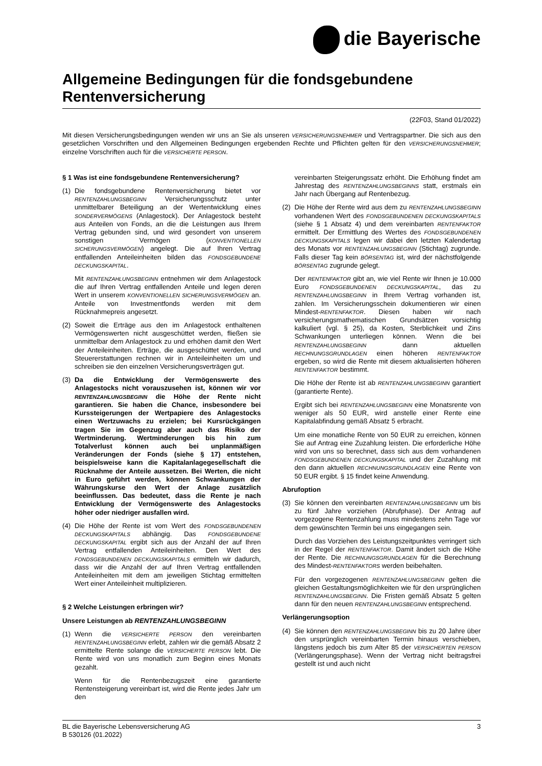die Bayerische
Allgemeine Bedingungen für die fondsgebundene Rentenversicherung
(22F03, Stand 01/2022)
Mit diesen Versicherungsbedingungen wenden wir uns an Sie als unseren VERSICHERUNGSNEHMER und Vertragspartner. Die sich aus den gesetzlichen Vorschriften und den Allgemeinen Bedingungen ergebenden Rechte und Pflichten gelten für den VERSICHERUNGSNEHMER; einzelne Vorschriften auch für die VERSICHERTE PERSON.
§ 1 Was ist eine fondsgebundene Rentenversicherung?
(1) Die fondsgebundene Rentenversicherung bietet vor RENTENZAHLUNGSBEGINN Versicherungsschutz unter unmittelbarer Beteiligung an der Wertentwicklung eines SONDERVERMÖGENS (Anlagestock). Der Anlagestock besteht aus Anteilen von Fonds, an die die Leistungen aus Ihrem Vertrag gebunden sind, und wird gesondert von unserem sonstigen Vermögen (KONVENTIONELLEN SICHERUNGSVERMÖGEN) angelegt. Die auf Ihren Vertrag entfallenden Anteileinheiten bilden das FONDSGEBUNDENE DECKUNGSKAPITAL.
Mit RENTENZAHLUNGSBEGINN entnehmen wir dem Anlagestock die auf Ihren Vertrag entfallenden Anteile und legen deren Wert in unserem KONVENTIONELLEN SICHERUNGSVERMÖGEN an. Anteile von Investmentfonds werden mit dem Rücknahmepreis angesetzt.
(2) Soweit die Erträge aus den im Anlagestock enthaltenen Vermögenswerten nicht ausgeschüttet werden, fließen sie unmittelbar dem Anlagestock zu und erhöhen damit den Wert der Anteileinheiten. Erträge, die ausgeschüttet werden, und Steuererstattungen rechnen wir in Anteileinheiten um und schreiben sie den einzelnen Versicherungsverträgen gut.
(3) Da die Entwicklung der Vermögenswerte des Anlagestocks nicht vorauszusehen ist, können wir vor RENTENZAHLUNGSBEGINN die Höhe der Rente nicht garantieren. Sie haben die Chance, insbesondere bei Kurssteigerungen der Wertpapiere des Anlagestocks einen Wertzuwachs zu erzielen; bei Kursrückgängen tragen Sie im Gegenzug aber auch das Risiko der Wertminderung. Wertminderungen bis hin zum Totalverlust können auch bei unplanmäßigen Veränderungen der Fonds (siehe § 17) entstehen, beispielsweise kann die Kapitalanlagegesellschaft die Rücknahme der Anteile aussetzen. Bei Werten, die nicht in Euro geführt werden, können Schwankungen der Währungskurse den Wert der Anlage zusätzlich beeinflussen. Das bedeutet, dass die Rente je nach Entwicklung der Vermögenswerte des Anlagestocks höher oder niedriger ausfallen wird.
(4) Die Höhe der Rente ist vom Wert des FONDSGEBUNDENEN DECKUNGSKAPITALS abhängig. Das FONDSGEBUNDENE DECKUNGSKAPITAL ergibt sich aus der Anzahl der auf Ihren Vertrag entfallenden Anteileinheiten. Den Wert des FONDSGEBUNDENEN DECKUNGSKAPITALS ermitteln wir dadurch, dass wir die Anzahl der auf Ihren Vertrag entfallenden Anteileinheiten mit dem am jeweiligen Stichtag ermittelten Wert einer Anteileinheit multiplizieren.
§ 2 Welche Leistungen erbringen wir?
Unsere Leistungen ab RENTENZAHLUNGSBEGINN
(1) Wenn die VERSICHERTE PERSON den vereinbarten RENTENZAHLUNGSBEGINN erlebt, zahlen wir die gemäß Absatz 2 ermittelte Rente solange die VERSICHERTE PERSON lebt. Die Rente wird von uns monatlich zum Beginn eines Monats gezahlt.
Wenn für die Rentenbezugszeit eine garantierte Rentensteigerung vereinbart ist, wird die Rente jedes Jahr um den
vereinbarten Steigerungssatz erhöht. Die Erhöhung findet am Jahrestag des RENTENZAHLUNGSBEGINNS statt, erstmals ein Jahr nach Übergang auf Rentenbezug.
(2) Die Höhe der Rente wird aus dem zu RENTENZAHLUNGSBEGINN vorhandenen Wert des FONDSGEBUNDENEN DECKUNGSKAPITALS (siehe § 1 Absatz 4) und dem vereinbarten RENTENFAKTOR ermittelt. Der Ermittlung des Wertes des FONDSGEBUNDENEN DECKUNGSKAPITALS legen wir dabei den letzten Kalendertag des Monats vor RENTENZAHLUNGSBEGINN (Stichtag) zugrunde. Falls dieser Tag kein BÖRSENTAG ist, wird der nächstfolgende BÖRSENTAG zugrunde gelegt.
Der RENTENFAKTOR gibt an, wie viel Rente wir Ihnen je 10.000 Euro FONDSGEBUNDENEN DECKUNGSKAPITAL, das zu RENTENZAHLUNGSBEGINN in Ihrem Vertrag vorhanden ist, zahlen. Im Versicherungsschein dokumentieren wir einen Mindest-RENTENFAKTOR. Diesen haben wir nach versicherungsmathematischen Grundsätzen vorsichtig kalkuliert (vgl. § 25), da Kosten, Sterblichkeit und Zins Schwankungen unterliegen können. Wenn die bei RENTENZAHLUNGSBEGINN dann aktuellen RECHNUNGSGRUNDLAGEN einen höheren RENTENFAKTOR ergeben, so wird die Rente mit diesem aktualisierten höheren RENTENFAKTOR bestimmt.
Die Höhe der Rente ist ab RENTENZAHLUNGSBEGINN garantiert (garantierte Rente).
Ergibt sich bei RENTENZAHLUNGSBEGINN eine Monatsrente von weniger als 50 EUR, wird anstelle einer Rente eine Kapitalabfindung gemäß Absatz 5 erbracht.
Um eine monatliche Rente von 50 EUR zu erreichen, können Sie auf Antrag eine Zuzahlung leisten. Die erforderliche Höhe wird von uns so berechnet, dass sich aus dem vorhandenen FONDSGEBUNDENEN DECKUNGSKAPITAL und der Zuzahlung mit den dann aktuellen RECHNUNGSGRUNDLAGEN eine Rente von 50 EUR ergibt. § 15 findet keine Anwendung.
Abrufoption
(3) Sie können den vereinbarten RENTENZAHLUNGSBEGINN um bis zu fünf Jahre vorziehen (Abrufphase). Der Antrag auf vorgezogene Rentenzahlung muss mindestens zehn Tage vor dem gewünschten Termin bei uns eingegangen sein.
Durch das Vorziehen des Leistungszeitpunktes verringert sich in der Regel der RENTENFAKTOR. Damit ändert sich die Höhe der Rente. Die RECHNUNGSGRUNDLAGEN für die Berechnung des Mindest-RENTENFAKTORS werden beibehalten.
Für den vorgezogenen RENTENZAHLUNGSBEGINN gelten die gleichen Gestaltungsmöglichkeiten wie für den ursprünglichen RENTENZAHLUNGSBEGINN. Die Fristen gemäß Absatz 5 gelten dann für den neuen RENTENZAHLUNGSBEGINN entsprechend.
Verlängerungsoption
(4) Sie können den RENTENZAHLUNGSBEGINN bis zu 20 Jahre über den ursprünglich vereinbarten Termin hinaus verschieben, längstens jedoch bis zum Alter 85 der VERSICHERTEN PERSON (Verlängerungsphase). Wenn der Vertrag nicht beitragsfrei gestellt ist und auch nicht
BL die Bayerische Lebensversicherung AG
B 530126 (01.2022)
3